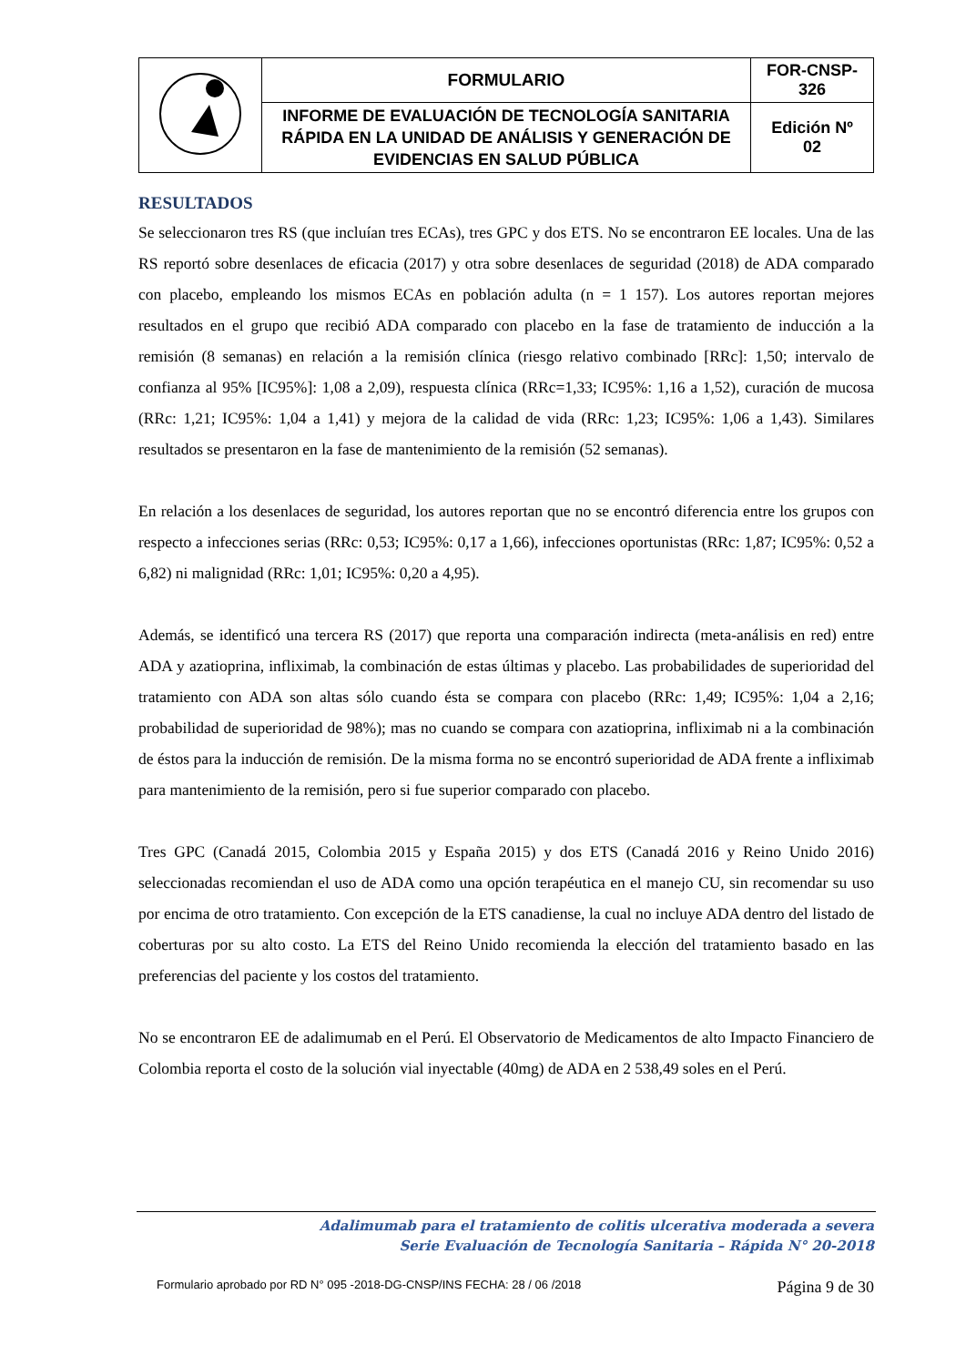| | FORMULARIO | FOR-CNSP- 326 |
| | INFORME DE EVALUACIÓN DE TECNOLOGÍA SANITARIA RÁPIDA EN LA UNIDAD DE ANÁLISIS Y GENERACIÓN DE EVIDENCIAS EN SALUD PÚBLICA | Edición Nº 02 |
RESULTADOS
Se seleccionaron tres RS (que incluían tres ECAs), tres GPC y dos ETS. No se encontraron EE locales. Una de las RS reportó sobre desenlaces de eficacia (2017) y otra sobre desenlaces de seguridad (2018) de ADA comparado con placebo, empleando los mismos ECAs en población adulta (n = 1 157). Los autores reportan mejores resultados en el grupo que recibió ADA comparado con placebo en la fase de tratamiento de inducción a la remisión (8 semanas) en relación a la remisión clínica (riesgo relativo combinado [RRc]: 1,50; intervalo de confianza al 95% [IC95%]: 1,08 a 2,09), respuesta clínica (RRc=1,33; IC95%: 1,16 a 1,52), curación de mucosa (RRc: 1,21; IC95%: 1,04 a 1,41) y mejora de la calidad de vida (RRc: 1,23; IC95%: 1,06 a 1,43). Similares resultados se presentaron en la fase de mantenimiento de la remisión (52 semanas).
En relación a los desenlaces de seguridad, los autores reportan que no se encontró diferencia entre los grupos con respecto a infecciones serias (RRc: 0,53; IC95%: 0,17 a 1,66), infecciones oportunistas (RRc: 1,87; IC95%: 0,52 a 6,82) ni malignidad (RRc: 1,01; IC95%: 0,20 a 4,95).
Además, se identificó una tercera RS (2017) que reporta una comparación indirecta (meta-análisis en red) entre ADA y azatioprina, infliximab, la combinación de estas últimas y placebo. Las probabilidades de superioridad del tratamiento con ADA son altas sólo cuando ésta se compara con placebo (RRc: 1,49; IC95%: 1,04 a 2,16; probabilidad de superioridad de 98%); mas no cuando se compara con azatioprina, infliximab ni a la combinación de éstos para la inducción de remisión. De la misma forma no se encontró superioridad de ADA frente a infliximab para mantenimiento de la remisión, pero si fue superior comparado con placebo.
Tres GPC (Canadá 2015, Colombia 2015 y España 2015) y dos ETS (Canadá 2016 y Reino Unido 2016) seleccionadas recomiendan el uso de ADA como una opción terapéutica en el manejo CU, sin recomendar su uso por encima de otro tratamiento. Con excepción de la ETS canadiense, la cual no incluye ADA dentro del listado de coberturas por su alto costo. La ETS del Reino Unido recomienda la elección del tratamiento basado en las preferencias del paciente y los costos del tratamiento.
No se encontraron EE de adalimumab en el Perú. El Observatorio de Medicamentos de alto Impacto Financiero de Colombia reporta el costo de la solución vial inyectable (40mg) de ADA en 2 538,49 soles en el Perú.
Adalimumab para el tratamiento de colitis ulcerativa moderada a severa
Serie Evaluación de Tecnología Sanitaria – Rápida N° 20-2018
Formulario aprobado por RD N° 095 -2018-DG-CNSP/INS FECHA: 28 / 06 /2018 Página 9 de 30